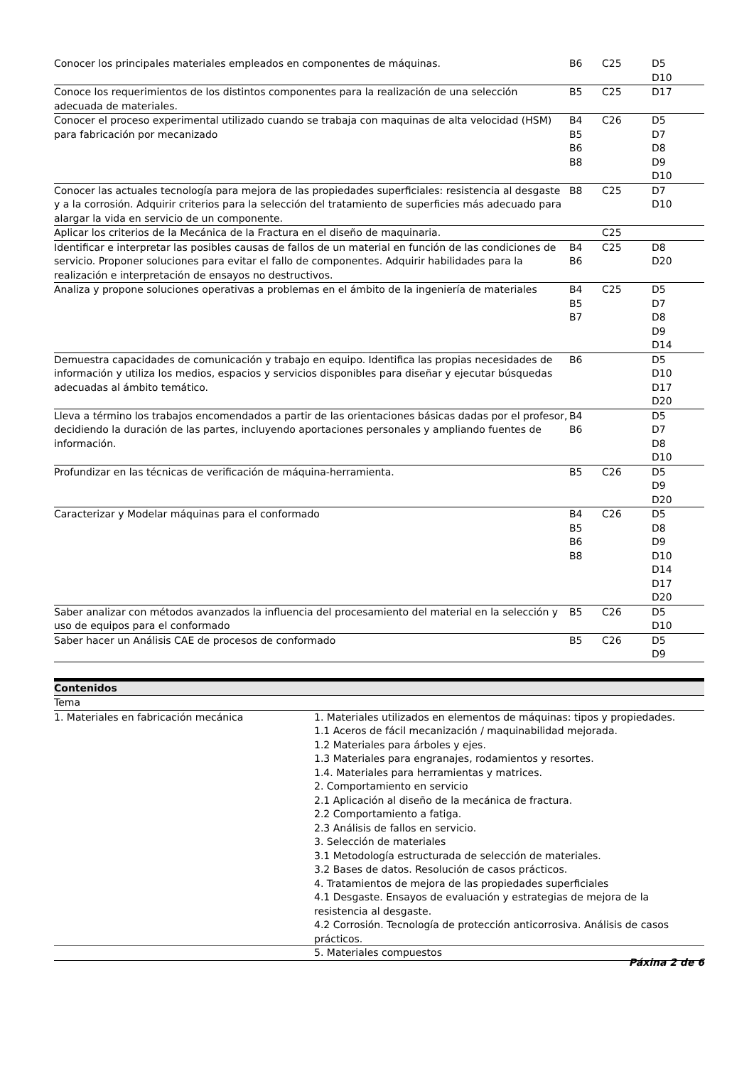| Conocer los principales materiales empleados en componentes de máquinas. | B6 | C25 | D5 D10 |
| Conoce los requerimientos de los distintos componentes para la realización de una selección adecuada de materiales. | B5 | C25 | D17 |
| Conocer el proceso experimental utilizado cuando se trabaja con maquinas de alta velocidad (HSM) para fabricación por mecanizado | B4 B5 B6 B8 | C26 | D5 D7 D8 D9 D10 |
| Conocer las actuales tecnología para mejora de las propiedades superficiales: resistencia al desgaste y a la corrosión. Adquirir criterios para la selección del tratamiento de superficies más adecuado para alargar la vida en servicio de un componente. | B8 | C25 | D7 D10 |
| Aplicar los criterios de la Mecánica de la Fractura en el diseño de maquinaria. | | C25 | |
| Identificar e interpretar las posibles causas de fallos de un material en función de las condiciones de servicio. Proponer soluciones para evitar el fallo de componentes. Adquirir habilidades para la realización e interpretación de ensayos no destructivos. | B4 B6 | C25 | D8 D20 |
| Analiza y propone soluciones operativas a problemas en el ámbito de la ingeniería de materiales | B4 B5 B7 | C25 | D5 D7 D8 D9 D14 |
| Demuestra capacidades de comunicación y trabajo en equipo. Identifica las propias necesidades de información y utiliza los medios, espacios y servicios disponibles para diseñar y ejecutar búsquedas adecuadas al ámbito temático. | B6 | | D5 D10 D17 D20 |
| Lleva a término los trabajos encomendados a partir de las orientaciones básicas dadas por el profesor, decidiendo la duración de las partes, incluyendo aportaciones personales y ampliando fuentes de información. | B4 B6 | | D5 D7 D8 D10 |
| Profundizar en las técnicas de verificación de máquina-herramienta. | B5 | C26 | D5 D9 D20 |
| Caracterizar y Modelar máquinas para el conformado | B4 B5 B6 B8 | C26 | D5 D8 D9 D10 D14 D17 D20 |
| Saber analizar con métodos avanzados la influencia del procesamiento del material en la selección y uso de equipos para el conformado | B5 | C26 | D5 D10 |
| Saber hacer un Análisis CAE de procesos de conformado | B5 | C26 | D5 D9 |
| Contenidos | |
| --- | --- |
| Tema | |
| 1. Materiales en fabricación mecánica | 1. Materiales utilizados en elementos de máquinas: tipos y propiedades. 1.1 Aceros de fácil mecanización / maquinabilidad mejorada. 1.2 Materiales para árboles y ejes. 1.3 Materiales para engranajes, rodamientos y resortes. 1.4. Materiales para herramientas y matrices. 2. Comportamiento en servicio 2.1 Aplicación al diseño de la mecánica de fractura. 2.2 Comportamiento a fatiga. 2.3 Análisis de fallos en servicio. 3. Selección de materiales 3.1 Metodología estructurada de selección de materiales. 3.2 Bases de datos. Resolución de casos prácticos. 4. Tratamientos de mejora de las propiedades superficiales 4.1 Desgaste. Ensayos de evaluación y estrategias de mejora de la resistencia al desgaste. 4.2 Corrosión. Tecnología de protección anticorrosiva. Análisis de casos prácticos. 5. Materiales compuestos |
Páxina 2 de 6